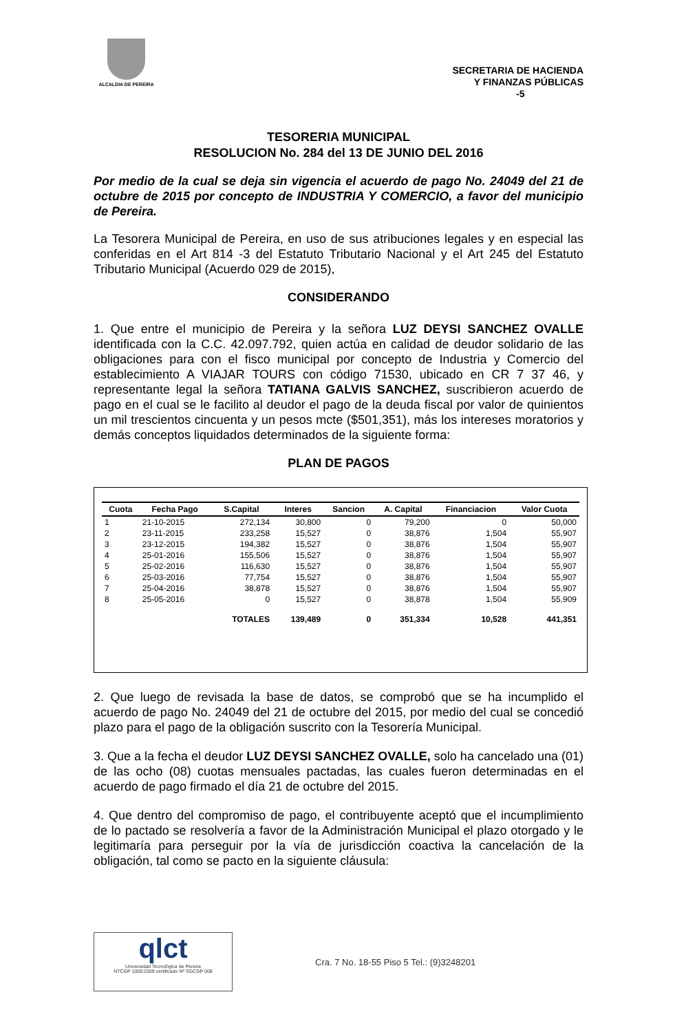ALCALDIA DE PEREIRA
SECRETARIA DE HACIENDA
Y FINANZAS PÚBLICAS
-5
TESORERIA MUNICIPAL
RESOLUCION No. 284 del 13 DE JUNIO DEL 2016
Por medio de la cual se deja sin vigencia el acuerdo de pago No. 24049 del 21 de octubre de 2015 por concepto de INDUSTRIA Y COMERCIO, a favor del municipio de Pereira.
La Tesorera Municipal de Pereira, en uso de sus atribuciones legales y en especial las conferidas en el Art 814 -3 del Estatuto Tributario Nacional y el Art 245 del Estatuto Tributario Municipal (Acuerdo 029 de 2015),
CONSIDERANDO
1. Que entre el municipio de Pereira y la señora LUZ DEYSI SANCHEZ OVALLE identificada con la C.C. 42.097.792, quien actúa en calidad de deudor solidario de las obligaciones para con el fisco municipal por concepto de Industria y Comercio del establecimiento A VIAJAR TOURS con código 71530, ubicado en CR 7 37 46, y representante legal la señora TATIANA GALVIS SANCHEZ, suscribieron acuerdo de pago en el cual se le facilito al deudor el pago de la deuda fiscal por valor de quinientos un mil trescientos cincuenta y un pesos mcte ($501,351), más los intereses moratorios y demás conceptos liquidados determinados de la siguiente forma:
PLAN DE PAGOS
| Cuota | Fecha Pago | S.Capital | Interes | Sancion | A. Capital | Financiacion | Valor Cuota |
| --- | --- | --- | --- | --- | --- | --- | --- |
| 1 | 21-10-2015 | 272,134 | 30,800 | 0 | 79,200 | 0 | 50,000 |
| 2 | 23-11-2015 | 233,258 | 15,527 | 0 | 38,876 | 1,504 | 55,907 |
| 3 | 23-12-2015 | 194,382 | 15,527 | 0 | 38,876 | 1,504 | 55,907 |
| 4 | 25-01-2016 | 155,506 | 15,527 | 0 | 38,876 | 1,504 | 55,907 |
| 5 | 25-02-2016 | 116,630 | 15,527 | 0 | 38,876 | 1,504 | 55,907 |
| 6 | 25-03-2016 | 77,754 | 15,527 | 0 | 38,876 | 1,504 | 55,907 |
| 7 | 25-04-2016 | 38,878 | 15,527 | 0 | 38,876 | 1,504 | 55,907 |
| 8 | 25-05-2016 | 0 | 15,527 | 0 | 38,878 | 1,504 | 55,909 |
| | | TOTALES | 139,489 | 0 | 351,334 | 10,528 | 441,351 |
2. Que luego de revisada la base de datos, se comprobó que se ha incumplido el acuerdo de pago No. 24049 del 21 de octubre del 2015, por medio del cual se concedió plazo para el pago de la obligación suscrito con la Tesorería Municipal.
3. Que a la fecha el deudor LUZ DEYSI SANCHEZ OVALLE, solo ha cancelado una (01) de las ocho (08) cuotas mensuales pactadas, las cuales fueron determinadas en el acuerdo de pago firmado el día 21 de octubre del 2015.
4. Que dentro del compromiso de pago, el contribuyente aceptó que el incumplimiento de lo pactado se resolvería a favor de la Administración Municipal el plazo otorgado y le legitimaría para perseguir por la vía de jurisdicción coactiva la cancelación de la obligación, tal como se pacto en la siguiente cláusula:
qlct
Universidad Tecnológica de Pereira
NTCGP 1000:2009 certificado Nº SGCGP 008
Cra. 7 No. 18-55 Piso 5 Tel.: (9)3248201